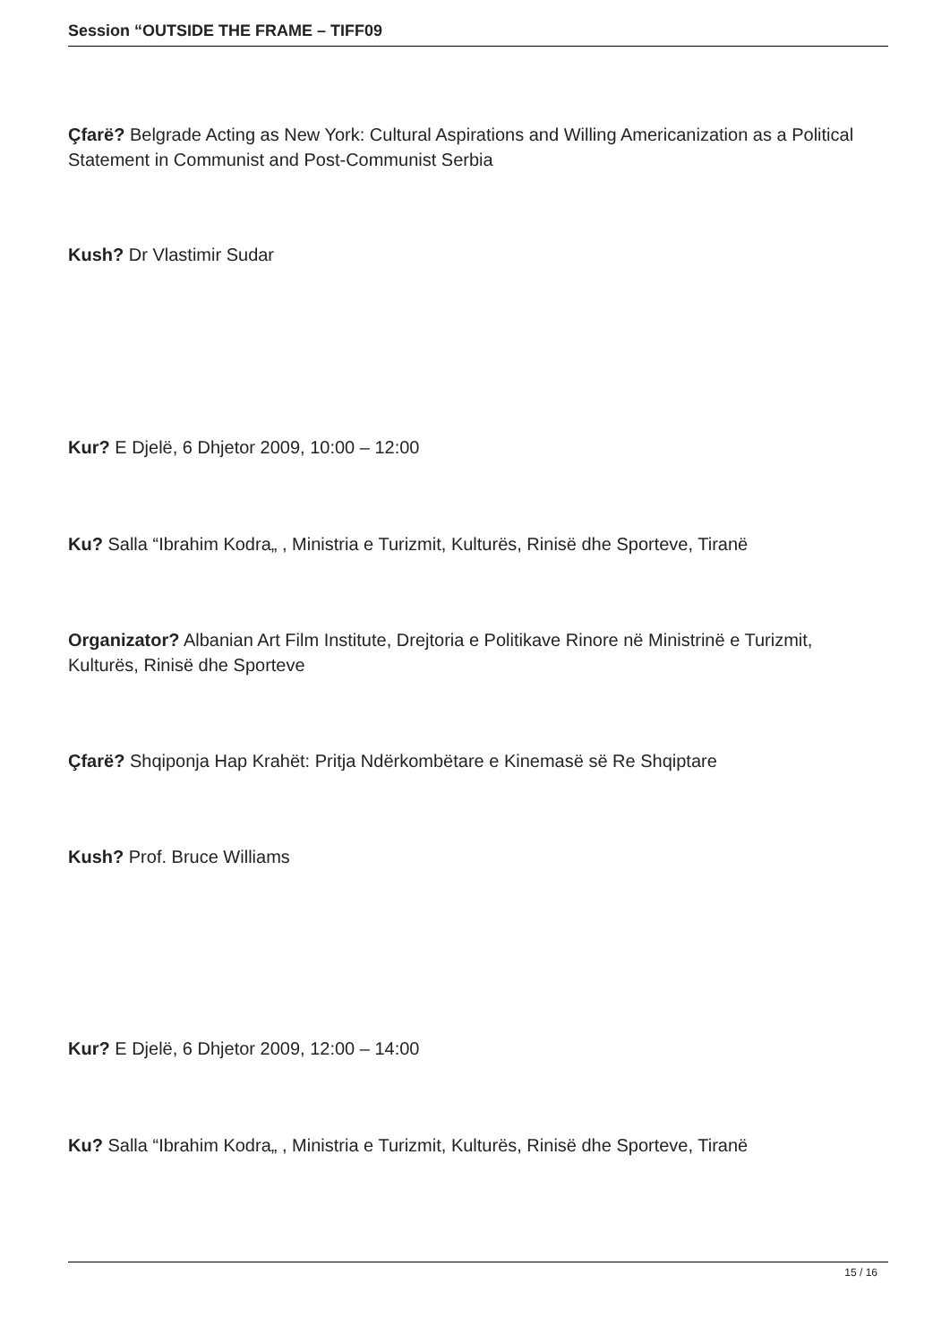Session “OUTSIDE THE FRAME – TIFF09
Çfarë? Belgrade Acting as New York: Cultural Aspirations and Willing Americanization as a Political Statement in Communist and Post-Communist Serbia
Kush? Dr Vlastimir Sudar
Kur? E Djelë, 6 Dhjetor 2009, 10:00 – 12:00
Ku? Salla “Ibrahim Kodra„ , Ministria e Turizmit, Kulturës, Rinisë dhe Sporteve, Tiranë
Organizator? Albanian Art Film Institute, Drejtoria e Politikave Rinore në Ministrinë e Turizmit, Kulturës, Rinisë dhe Sporteve
Çfarë? Shqiponja Hap Krahët: Pritja Ndërkombëtare e Kinemasë së Re Shqiptare
Kush? Prof. Bruce Williams
Kur? E Djelë, 6 Dhjetor 2009, 12:00 – 14:00
Ku? Salla “Ibrahim Kodra„ , Ministria e Turizmit, Kulturës, Rinisë dhe Sporteve, Tiranë
15 / 16